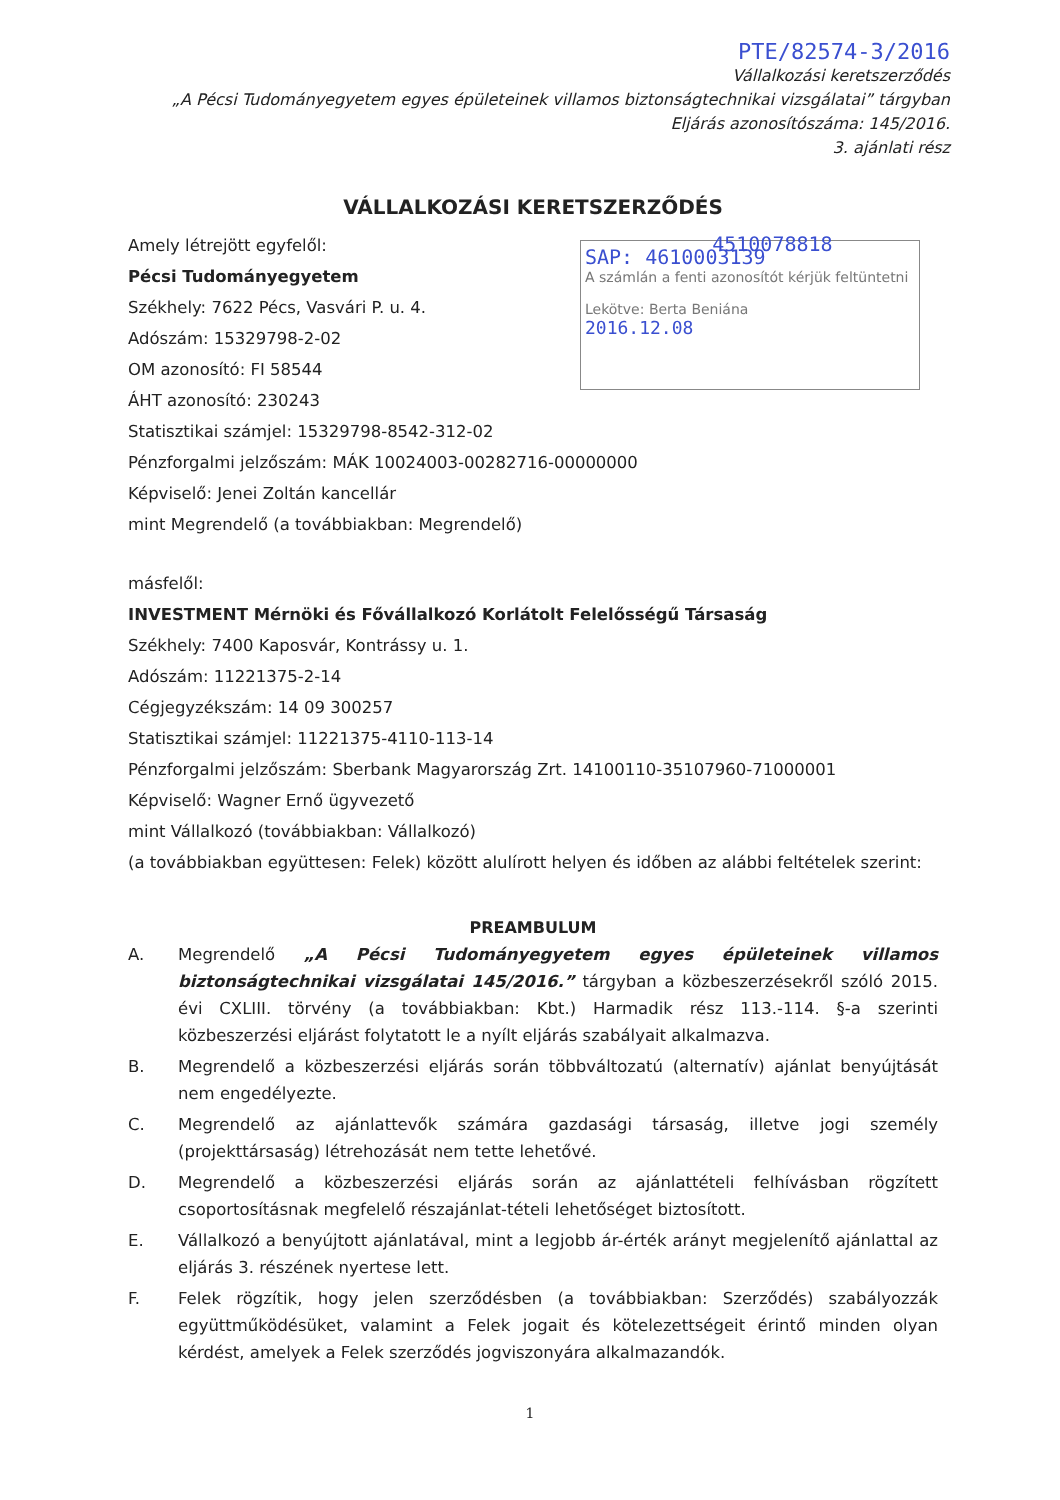PTE/82574-3/2016
Vállalkozási keretszerződés
„A Pécsi Tudományegyetem egyes épületeinek villamos biztonságtechnikai vizsgálatai” tárgyban
Eljárás azonosítószáma: 145/2016.
3. ajánlati rész
SAP: 4610003139
A számlán a fenti azonosítót kérjük feltüntetni
Lekötve: Berta Beniána
2016.12.08
VÁLLALKOZÁSI KERETSZERZŐDÉS
Amely létrejött egyfelől: 4510078818
Pécsi Tudományegyetem
Székhely: 7622 Pécs, Vasvári P. u. 4.
Adószám: 15329798-2-02
OM azonosító: FI 58544
ÁHT azonosító: 230243
Statisztikai számjel: 15329798-8542-312-02
Pénzforgalmi jelzőszám: MÁK 10024003-00282716-00000000
Képviselő: Jenei Zoltán kancellár
mint Megrendelő (a továbbiakban: Megrendelő)
másfelől:
INVESTMENT Mérnöki és Fővállalkozó Korlátolt Felelősségű Társaság
Székhely: 7400 Kaposvár, Kontrássy u. 1.
Adószám: 11221375-2-14
Cégjegyzékszám: 14 09 300257
Statisztikai számjel: 11221375-4110-113-14
Pénzforgalmi jelzőszám: Sberbank Magyarország Zrt. 14100110-35107960-71000001
Képviselő: Wagner Ernő ügyvezető
mint Vállalkozó (továbbiakban: Vállalkozó)
(a továbbiakban együttesen: Felek) között alulírott helyen és időben az alábbi feltételek szerint:
PREAMBULUM
A. Megrendelő „A Pécsi Tudományegyetem egyes épületeinek villamos biztonságtechnikai vizsgálatai 145/2016.” tárgyban a közbeszerzésekről szóló 2015. évi CXLIII. törvény (a továbbiakban: Kbt.) Harmadik rész 113.-114. §-a szerinti közbeszerzési eljárást folytatott le a nyílt eljárás szabályait alkalmazva.
B. Megrendelő a közbeszerzési eljárás során többváltozatú (alternatív) ajánlat benyújtását nem engedélyezte.
C. Megrendelő az ajánlattevők számára gazdasági társaság, illetve jogi személy (projekttársaság) létrehozását nem tette lehetővé.
D. Megrendelő a közbeszerzési eljárás során az ajánlattételi felhívásban rögzített csoportosításnak megfelelő részajánlat-tételi lehetőséget biztosított.
E. Vállalkozó a benyújtott ajánlatával, mint a legjobb ár-érték arányt megjelenítő ajánlattal az eljárás 3. részének nyertese lett.
F. Felek rögzítik, hogy jelen szerződésben (a továbbiakban: Szerződés) szabályozzák együttműködésüket, valamint a Felek jogait és kötelezettségeit érintő minden olyan kérdést, amelyek a Felek szerződés jogviszonyára alkalmazandók.
1